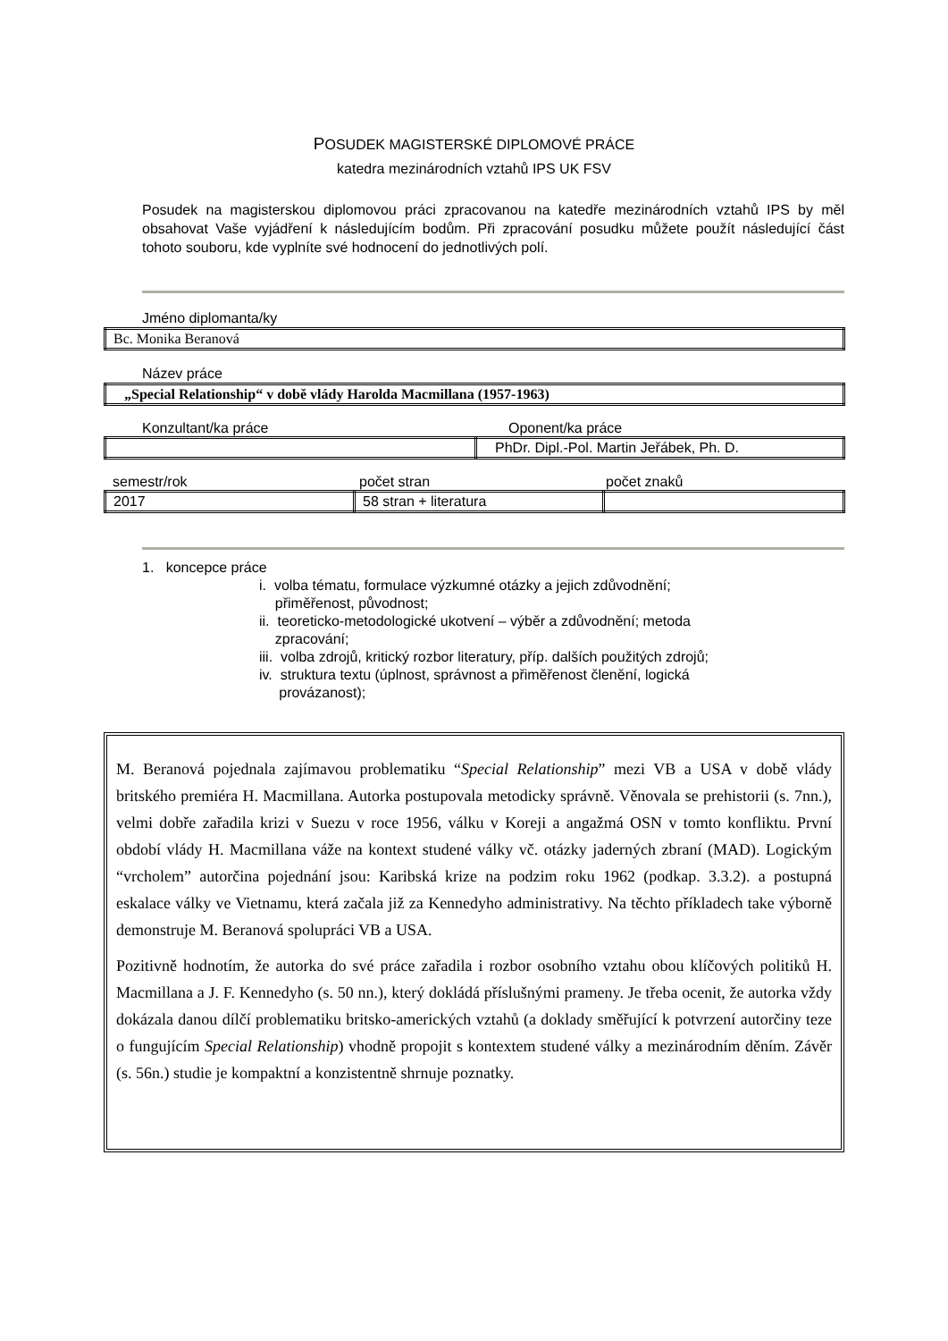POSUDEK MAGISTERSKÉ DIPLOMOVÉ PRÁCE
katedra mezinárodních vztahů IPS UK FSV
Posudek na magisterskou diplomovou práci zpracovanou na katedře mezinárodních vztahů IPS by měl obsahovat Vaše vyjádření k následujícím bodům. Při zpracování posudku můžete použít následující část tohoto souboru, kde vyplníte své hodnocení do jednotlivých polí.
Jméno diplomanta/ky
| Bc. Monika Beranová |
Název práce
| „Special Relationship“ v době vlády Harolda Macmillana (1957-1963) |
Konzultant/ka práce Oponent/ka práce
| | PhDr. Dipl.-Pol. Martin Jeřábek, Ph. D. |
semestr/rok počet stran počet znaků
| 2017 | 58 stran + literatura | |
1. koncepce práce
i. volba tématu, formulace výzkumné otázky a jejich zdůvodnění;
přiměřenost, původnost;
ii. teoreticko-metodologické ukotvení – výběr a zdůvodnění; metoda
zpracování;
iii. volba zdrojů, kritický rozbor literatury, příp. dalších použitých zdrojů;
iv. struktura textu (úplnost, správnost a přiměřenost členění, logická
provázanost);
M. Beranová pojednala zajímavou problematiku “Special Relationship” mezi VB a USA v době vlády britského premiéra H. Macmillana. Autorka postupovala metodicky správně. Věnovala se prehistorii (s. 7nn.), velmi dobře zařadila krizi v Suezu v roce 1956, válku v Koreji a angažmá OSN v tomto konfliktu. První období vlády H. Macmillana váže na kontext studené války vč. otázky jaderných zbraní (MAD). Logickým “vrcholem” autorčina pojednání jsou: Karibská krize na podzim roku 1962 (podkap. 3.3.2). a postupná eskalace války ve Vietnamu, která začala již za Kennedyho administrativy. Na těchto příkladech take výborně demonstruje M. Beranová spolupráci VB a USA.
Pozitivně hodnotím, že autorka do své práce zařadila i rozbor osobního vztahu obou klíčových politiků H. Macmillana a J. F. Kennedyho (s. 50 nn.), který dokládá příslušnými prameny. Je třeba ocenit, že autorka vždy dokázala danou dílčí problematiku britsko-amerických vztahů (a doklady směřující k potvrzení autorčiny teze o fungujícím Special Relationship) vhodně propojit s kontextem studené války a mezinárodním děním. Závěr (s. 56n.) studie je kompaktní a konzistentně shrnuje poznatky.